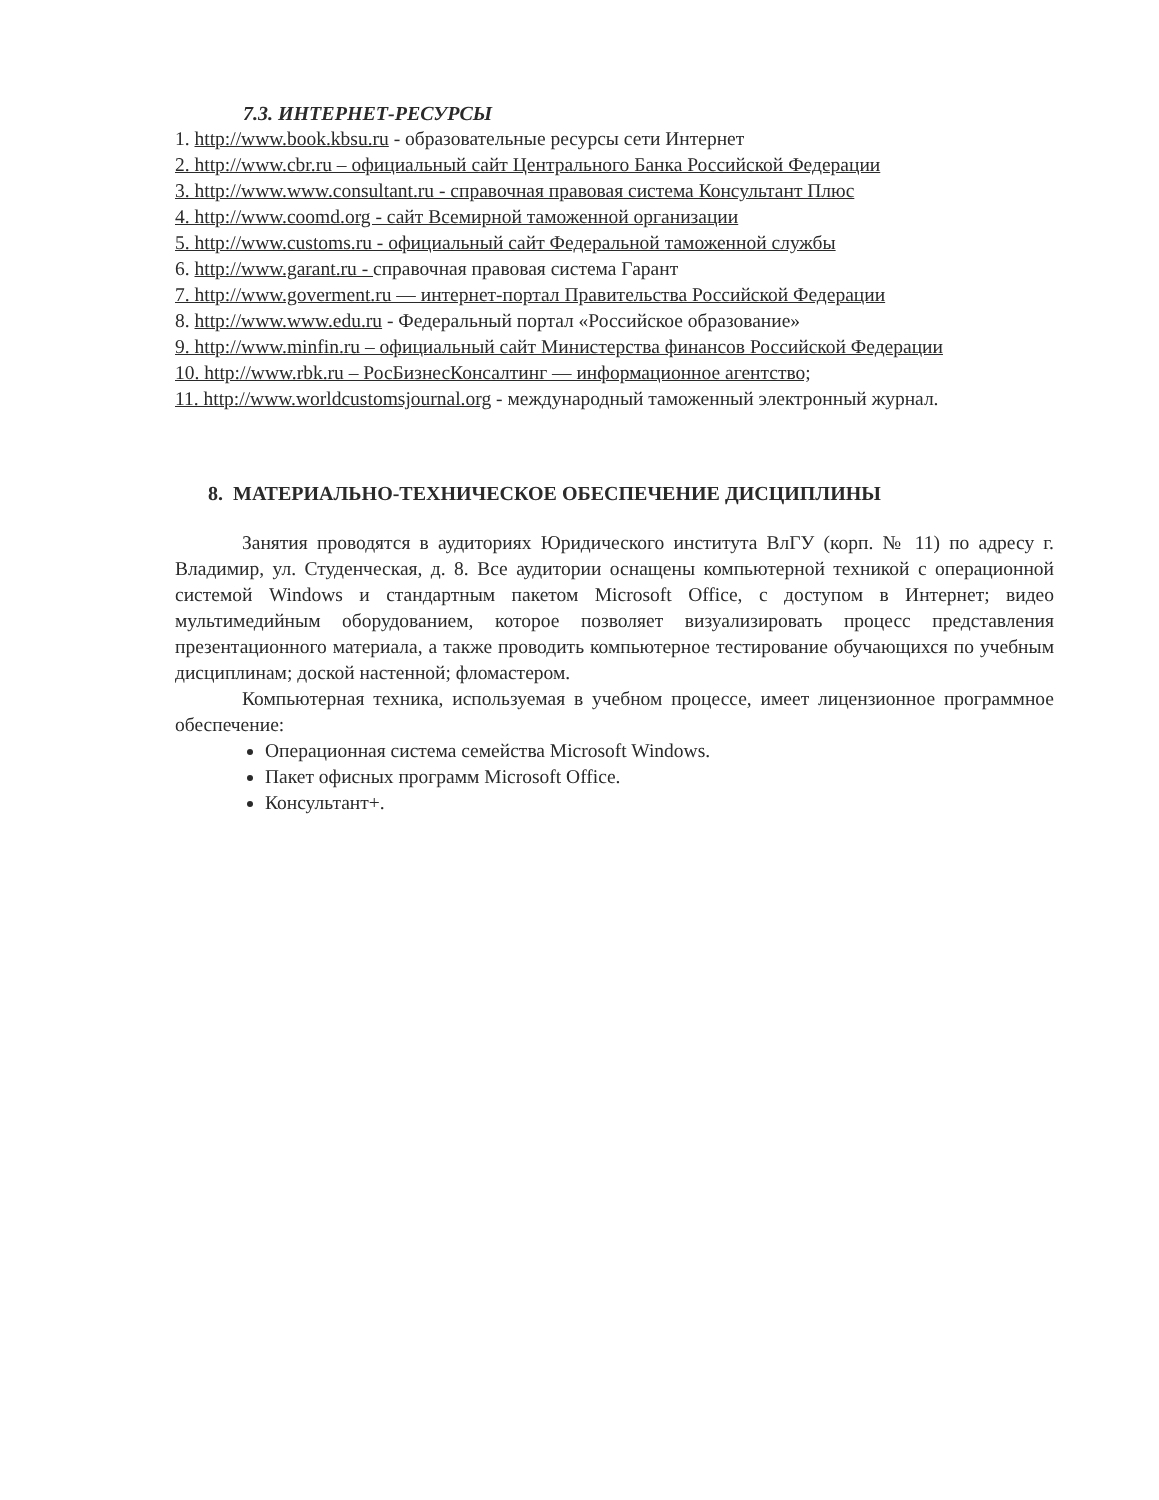7.3. ИНТЕРНЕТ-РЕСУРСЫ
1. http://www.book.kbsu.ru - образовательные ресурсы сети Интернет
2. http://www.cbr.ru – официальный сайт Центрального Банка Российской Федерации
3. http://www.www.consultant.ru - справочная правовая система Консультант Плюс
4. http://www.coomd.org - сайт Всемирной таможенной организации
5. http://www.customs.ru - официальный сайт Федеральной таможенной службы
6. http://www.garant.ru - справочная правовая система Гарант
7. http://www.goverment.ru — интернет-портал Правительства Российской Федерации
8. http://www.www.edu.ru - Федеральный портал «Российское образование»
9. http://www.minfin.ru – официальный сайт Министерства финансов Российской Федерации
10. http://www.rbk.ru – РосБизнесКонсалтинг — информационное агентство;
11. http://www.worldcustomsjournal.org - международный таможенный электронный журнал.
8. МАТЕРИАЛЬНО-ТЕХНИЧЕСКОЕ ОБЕСПЕЧЕНИЕ ДИСЦИПЛИНЫ
Занятия проводятся в аудиториях Юридического института ВлГУ (корп. № 11) по адресу г. Владимир, ул. Студенческая, д. 8. Все аудитории оснащены компьютерной техникой с операционной системой Windows и стандартным пакетом Microsoft Office, с доступом в Интернет; видео мультимедийным оборудованием, которое позволяет визуализировать процесс представления презентационного материала, а также проводить компьютерное тестирование обучающихся по учебным дисциплинам; доской настенной; фломастером.
Компьютерная техника, используемая в учебном процессе, имеет лицензионное программное обеспечение:
Операционная система семейства Microsoft Windows.
Пакет офисных программ Microsoft Office.
Консультант+.